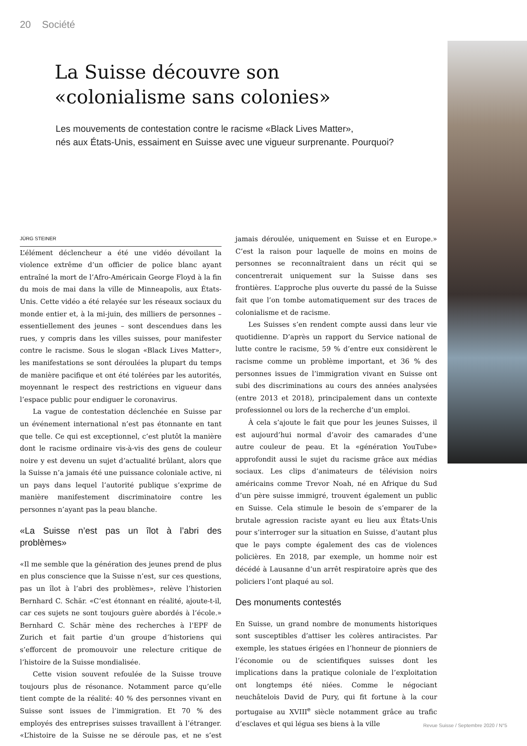20 Société
La Suisse découvre son
«colonialisme sans colonies»
Les mouvements de contestation contre le racisme «Black Lives Matter»,
nés aux États-Unis, essaiment en Suisse avec une vigueur surprenante. Pourquoi?
JÜRG STEINER
L’élément déclencheur a été une vidéo dévoilant la violence extrême d’un officier de police blanc ayant entraîné la mort de l’Afro-Américain George Floyd à la fin du mois de mai dans la ville de Minneapolis, aux États-Unis. Cette vidéo a été relayée sur les réseaux sociaux du monde entier et, à la mi-juin, des milliers de personnes – essentiellement des jeunes – sont descendues dans les rues, y compris dans les villes suisses, pour manifester contre le racisme. Sous le slogan «Black Lives Matter», les manifestations se sont déroulées la plupart du temps de manière pacifique et ont été tolérées par les autorités, moyennant le respect des restrictions en vigueur dans l’espace public pour endiguer le coronavirus.
La vague de contestation déclenchée en Suisse par un événement international n’est pas étonnante en tant que telle. Ce qui est exceptionnel, c’est plutôt la manière dont le racisme ordinaire vis-à-vis des gens de couleur noire y est devenu un sujet d’actualité brûlant, alors que la Suisse n’a jamais été une puissance coloniale active, ni un pays dans lequel l’autorité publique s’exprime de manière manifestement discriminatoire contre les personnes n’ayant pas la peau blanche.
«La Suisse n’est pas un îlot à l’abri des problèmes»
«Il me semble que la génération des jeunes prend de plus en plus conscience que la Suisse n’est, sur ces questions, pas un îlot à l’abri des problèmes», relève l’historien Bernhard C. Schär. «C’est étonnant en réalité, ajoute-t-il, car ces sujets ne sont toujours guère abordés à l’école.» Bernhard C. Schär mène des recherches à l’EPF de Zurich et fait partie d’un groupe d’historiens qui s’efforcent de promouvoir une relecture critique de l’histoire de la Suisse mondialisée.
Cette vision souvent refoulée de la Suisse trouve toujours plus de résonance. Notamment parce qu’elle tient compte de la réalité: 40 % des personnes vivant en Suisse sont issues de l’immigration. Et 70 % des employés des entreprises suisses travaillent à l’étranger. «L’histoire de la Suisse ne se déroule pas, et ne s’est jamais déroulée, uniquement en Suisse et en Europe.» C’est la raison pour laquelle de moins en moins de personnes se reconnaîtraient dans un récit qui se concentrerait uniquement sur la Suisse dans ses frontières. L’approche plus ouverte du passé de la Suisse fait que l’on tombe automatiquement sur des traces de colonialisme et de racisme.
Les Suisses s’en rendent compte aussi dans leur vie quotidienne. D’après un rapport du Service national de lutte contre le racisme, 59 % d’entre eux considèrent le racisme comme un problème important, et 36 % des personnes issues de l’immigration vivant en Suisse ont subi des discriminations au cours des années analysées (entre 2013 et 2018), principalement dans un contexte professionnel ou lors de la recherche d’un emploi.
À cela s’ajoute le fait que pour les jeunes Suisses, il est aujourd’hui normal d’avoir des camarades d’une autre couleur de peau. Et la «génération YouTube» approfondit aussi le sujet du racisme grâce aux médias sociaux. Les clips d’animateurs de télévision noirs américains comme Trevor Noah, né en Afrique du Sud d’un père suisse immigré, trouvent également un public en Suisse. Cela stimule le besoin de s’emparer de la brutale agression raciste ayant eu lieu aux États-Unis pour s’interroger sur la situation en Suisse, d’autant plus que le pays compte également des cas de violences policières. En 2018, par exemple, un homme noir est décédé à Lausanne d’un arrêt respiratoire après que des policiers l’ont plaqué au sol.
Des monuments contestés
En Suisse, un grand nombre de monuments historiques sont susceptibles d’attiser les colères antiracistes. Par exemple, les statues érigées en l’honneur de pionniers de l’économie ou de scientifiques suisses dont les implications dans la pratique coloniale de l’exploitation ont longtemps été niées. Comme le négociant neuchâtelois David de Pury, qui fit fortune à la cour portugaise au XVIII<sup>e</sup> siècle notamment grâce au trafic d’esclaves et qui légua ses biens à la ville
Revue Suisse / Septembre 2020 / N°5